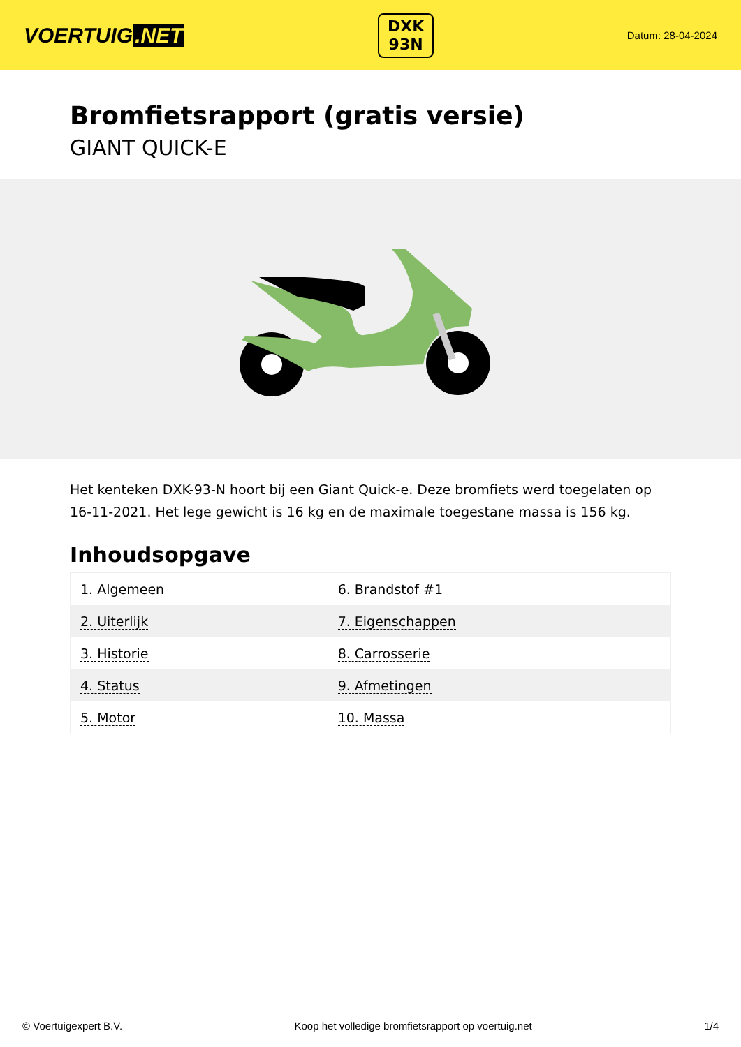VOERTUIG.NET
DXK
93N
Datum: 28-04-2024
Bromfietsrapport (gratis versie)
GIANT QUICK-E
Het kenteken DXK-93-N hoort bij een Giant Quick-e. Deze bromfiets werd toegelaten op 16-11-2021. Het lege gewicht is 16 kg en de maximale toegestane massa is 156 kg.
Inhoudsopgave
| 1. Algemeen | 6. Brandstof #1 |
| 2. Uiterlijk | 7. Eigenschappen |
| 3. Historie | 8. Carrosserie |
| 4. Status | 9. Afmetingen |
| 5. Motor | 10. Massa |
© Voertuigexpert B.V. Koop het volledige bromfietsrapport op voertuig.net 1/4